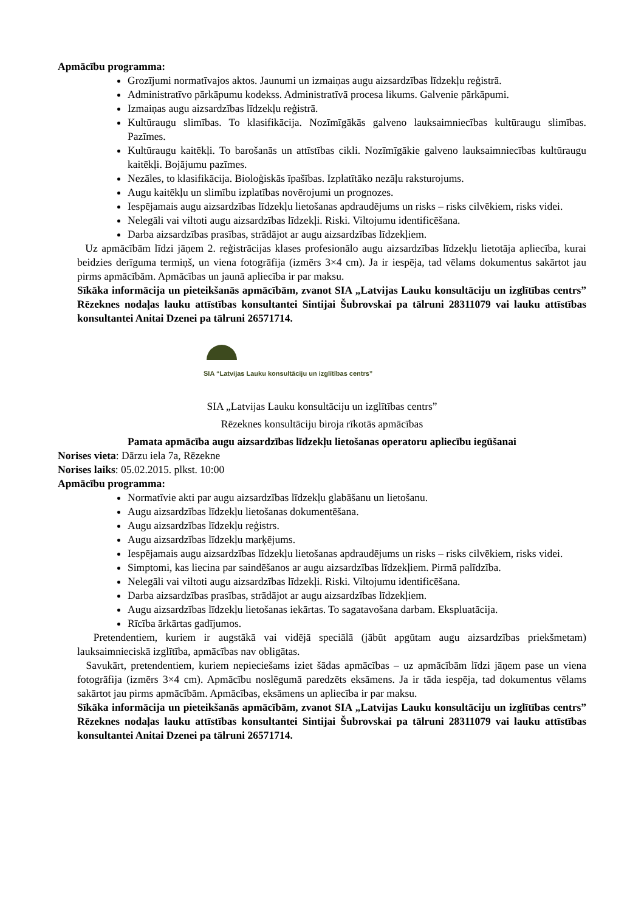Apmācību programma:
Grozījumi normatīvajos aktos. Jaunumi un izmaiņas augu aizsardzības līdzekļu reģistrā.
Administratīvo pārkāpumu kodekss. Administratīvā procesa likums. Galvenie pārkāpumi.
Izmaiņas augu aizsardzības līdzekļu reģistrā.
Kultūraugu slimības. To klasifikācija. Nozīmīgākās galveno lauksaimniecības kultūraugu slimības. Pazīmes.
Kultūraugu kaitēkļi. To barošanās un attīstības cikli. Nozīmīgākie galveno lauksaimniecības kultūraugu kaitēkļi. Bojājumu pazīmes.
Nezāles, to klasifikācija. Bioloģiskās īpašības. Izplatītāko nezāļu raksturojums.
Augu kaitēkļu un slimību izplatības novērojumi un prognozes.
Iespējamais augu aizsardzības līdzekļu lietošanas apdraudējums un risks – risks cilvēkiem, risks videi.
Nelegāli vai viltoti augu aizsardzības līdzekļi. Riski. Viltojumu identificēšana.
Darba aizsardzības prasības, strādājot ar augu aizsardzības līdzekļiem.
Uz apmācībām līdzi jāņem 2. reģistrācijas klases profesionālo augu aizsardzības līdzekļu lietotāja apliecība, kurai beidzies derīguma termiņš, un viena fotogrāfija (izmērs 3×4 cm). Ja ir iespēja, tad vēlams dokumentus sakārtot jau pirms apmācībām. Apmācības un jaunā apliecība ir par maksu.
Sīkāka informācija un pieteikšanās apmācībām, zvanot SIA „Latvijas Lauku konsultāciju un izglītības centrs” Rēzeknes nodaļas lauku attīstības konsultantei Sintijai Šubrovskai pa tālruni 28311079 vai lauku attīstības konsultantei Anitai Dzenei pa tālruni 26571714.
SIA “Latvijas Lauku konsultāciju un izglītības centrs”
SIA „Latvijas Lauku konsultāciju un izglītības centrs”
Rēzeknes konsultāciju biroja rīkotās apmācības
Pamata apmācība augu aizsardzības līdzekļu lietošanas operatoru apliecību iegūšanai
Norises vieta: Dārzu iela 7a, Rēzekne
Norises laiks: 05.02.2015. plkst. 10:00
Apmācību programma:
Normatīvie akti par augu aizsardzības līdzekļu glabāšanu un lietošanu.
Augu aizsardzības līdzekļu lietošanas dokumentēšana.
Augu aizsardzības līdzekļu reģistrs.
Augu aizsardzības līdzekļu marķējums.
Iespējamais augu aizsardzības līdzekļu lietošanas apdraudējums un risks – risks cilvēkiem, risks videi.
Simptomi, kas liecina par saindēšanos ar augu aizsardzības līdzekļiem. Pirmā palīdzība.
Nelegāli vai viltoti augu aizsardzības līdzekļi. Riski. Viltojumu identificēšana.
Darba aizsardzības prasības, strādājot ar augu aizsardzības līdzekļiem.
Augu aizsardzības līdzekļu lietošanas iekārtas. To sagatavošana darbam. Ekspluatācija.
Rīcība ārkārtas gadījumos.
Pretendentiem, kuriem ir augstākā vai vidējā speciālā (jābūt apgūtam augu aizsardzības priekšmetam) lauksaimnieciskā izglītība, apmācības nav obligātas.
Savukārt, pretendentiem, kuriem nepieciešams iziet šādas apmācības – uz apmācībām līdzi jāņem pase un viena fotogrāfija (izmērs 3×4 cm). Apmācību noslēgumā paredzēts eksāmens. Ja ir tāda iespēja, tad dokumentus vēlams sakārtot jau pirms apmācībām. Apmācības, eksāmens un apliecība ir par maksu.
Sīkāka informācija un pieteikšanās apmācībām, zvanot SIA „Latvijas Lauku konsultāciju un izglītības centrs” Rēzeknes nodaļas lauku attīstības konsultantei Sintijai Šubrovskai pa tālruni 28311079 vai lauku attīstības konsultantei Anitai Dzenei pa tālruni 26571714.